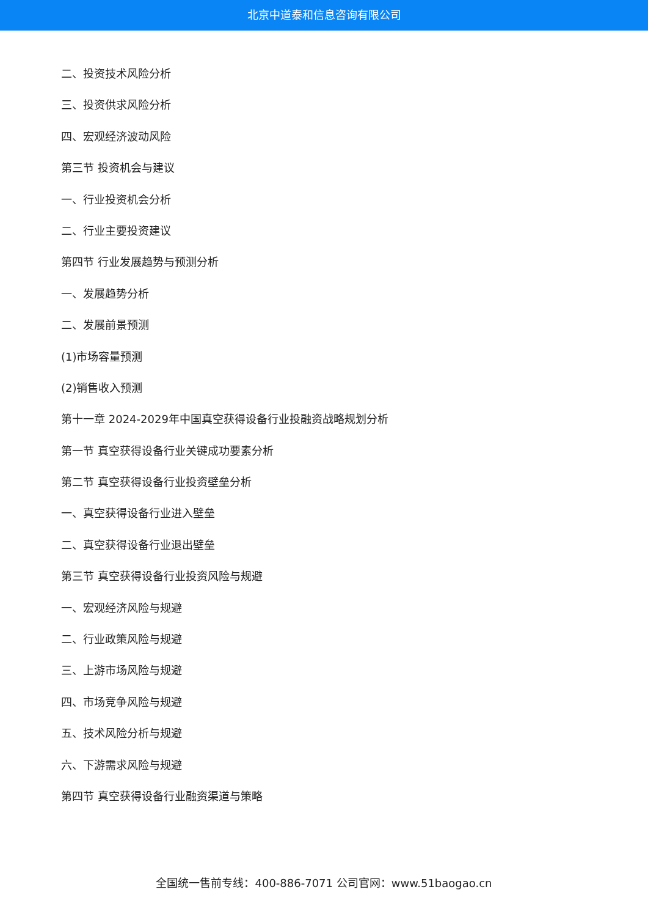北京中道泰和信息咨询有限公司
二、投资技术风险分析
三、投资供求风险分析
四、宏观经济波动风险
第三节 投资机会与建议
一、行业投资机会分析
二、行业主要投资建议
第四节 行业发展趋势与预测分析
一、发展趋势分析
二、发展前景预测
(1)市场容量预测
(2)销售收入预测
第十一章 2024-2029年中国真空获得设备行业投融资战略规划分析
第一节 真空获得设备行业关键成功要素分析
第二节 真空获得设备行业投资壁垒分析
一、真空获得设备行业进入壁垒
二、真空获得设备行业退出壁垒
第三节 真空获得设备行业投资风险与规避
一、宏观经济风险与规避
二、行业政策风险与规避
三、上游市场风险与规避
四、市场竞争风险与规避
五、技术风险分析与规避
六、下游需求风险与规避
第四节 真空获得设备行业融资渠道与策略
全国统一售前专线：400-886-7071 公司官网：www.51baogao.cn